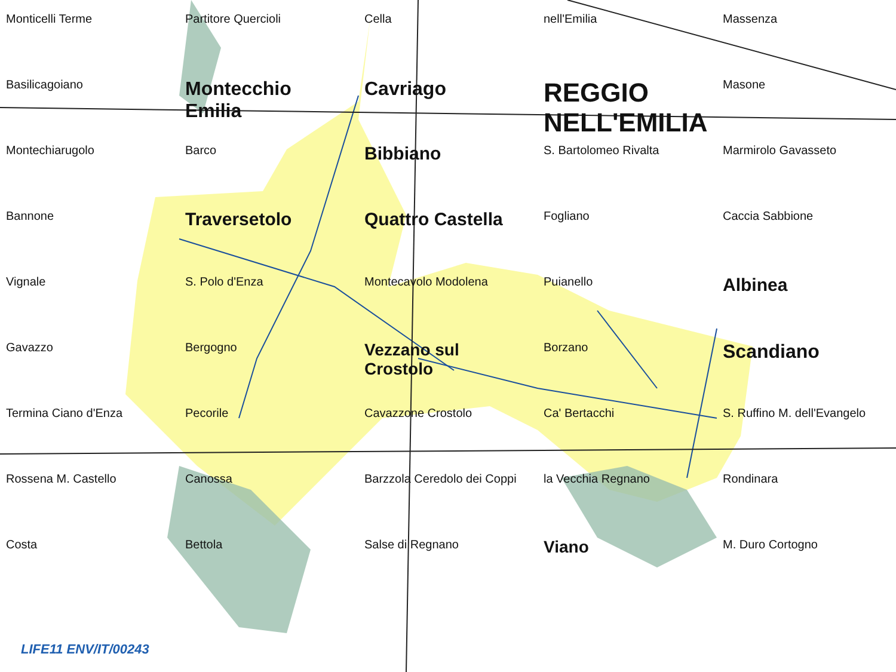Monticelli Terme
Partitore Querciolі
Cella
nell'Emilia
Massenza
Basilicagoiano
Montecchio Emilia
Cavriago
REGGIO NELL'EMILIA
Masone
Montechiarugolo
Barco
Bibbiano
S. Bartolomeo Rivalta
Marmirolo Gavasseto
Bannone
Traversetolo
Quattro Castella
Fogliano
Caccia Sabbione
Vignale
S. Polo d'Enza
Montecavolo Modolena
Puianello
Albinea
Gavazzo
Bergogno
Vezzano sul Crostolo
Borzano
Scandiano
Termina Ciano d'Enza
Pecorile
Cavazzone Crostolo
Ca' Bertacchi
S. Ruffino M. dell'Evangelo
Rossena M. Castello
Canossa
Barzzola Ceredolo dei Coppi
la Vecchia Regnano
Rondinara
Costa
Bettola
Salse di Regnano
Viano
M. Duro Cortogno
LIFE11 ENV/IT/00243